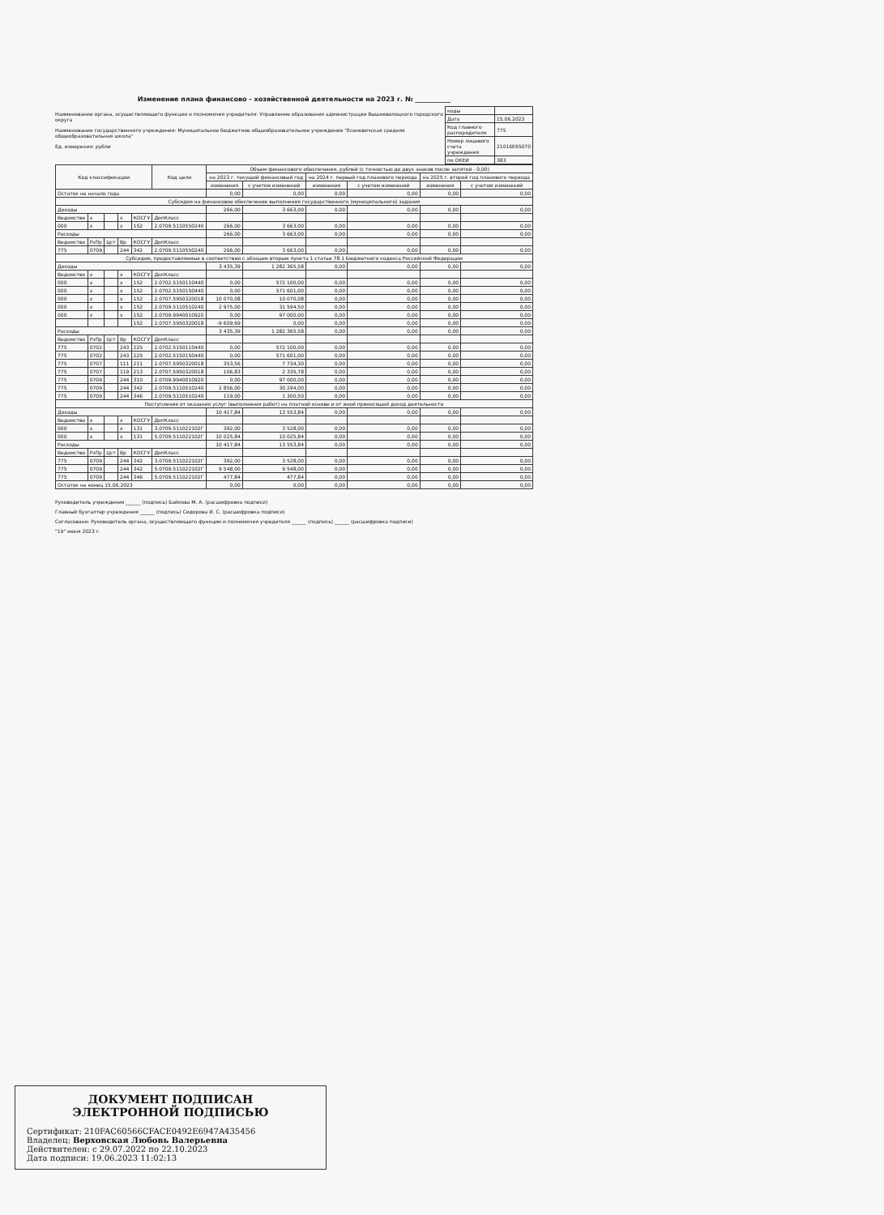Изменение плана финансово - хозяйственной деятельности на 2023 г. № ___________
Наименование органа, осуществляющего функции и полномочия учредителя: Управление образования администрации Вышневолоцкого городского округа
Наименование государственного учреждения: Муниципальное бюджетное общеобразовательное учреждение "Есеновичская средняя общеобразовательная школа"
Ед. измерения: рубли
| коды | |
| Дата | 15.06.2023 |
| Код главного распорядителя | 775 |
| Номер лицевого счета учреждения | 21016Е65070 |
| по ОКЕИ | 383 |
| Код классификации | | | | | Код цели | Объем финансового обеспечения, рублей (с точностью до двух знаков после запятой - 0,00) | | | | | |
| --- | --- | --- | --- | --- | --- | --- | --- | --- | --- | --- | --- |
| | | | | | | на 2023 г. текущий финансовый год | | на 2024 г. первый год планового периода | | на 2025 г. второй год планового периода | |
| | | | | | | изменения | с учетом изменений | изменения | с учетом изменений | изменения | с учетом изменений |
| Остаток на начало года | | | | | | 0,00 | 0,00 | 0,00 | 0,00 | 0,00 | 0,00 |
| Субсидия на финансовое обеспечение выполнения государственного (муниципального) задания | | | | | | | | | | | |
| Доходы | | | | | | 266,00 | 3 663,00 | 0,00 | 0,00 | 0,00 | 0,00 |
| Ведомство | х | | х | КОСГУ | ДопКласс | | | | | | |
| 000 | х | | х | 152 | 2.0709.5110550240 | 266,00 | 3 663,00 | 0,00 | 0,00 | 0,00 | 0,00 |
| Расходы | | | | | | 266,00 | 3 663,00 | 0,00 | 0,00 | 0,00 | 0,00 |
| Ведомство | РзПр | Цст | Вр | КОСГУ | ДопКласс | | | | | | |
| 775 | 0709 | | 244 | 342 | 2.0709.5110550240 | 266,00 | 3 663,00 | 0,00 | 0,00 | 0,00 | 0,00 |
| Субсидии, предоставляемые в соответствии с абзацем вторым пункта 1 статьи 78.1 Бюджетного кодекса Российской Федерации | | | | | | | | | | | |
| Доходы | | | | | | 3 435,39 | 1 282 365,58 | 0,00 | 0,00 | 0,00 | 0,00 |
| Ведомство | х | | х | КОСГУ | ДопКласс | | | | | | |
| 000 | х | | х | 152 | 2.0702.5150110440 | 0,00 | 572 100,00 | 0,00 | 0,00 | 0,00 | 0,00 |
| 000 | х | | х | 152 | 2.0702.5150150440 | 0,00 | 571 601,00 | 0,00 | 0,00 | 0,00 | 0,00 |
| 000 | х | | х | 152 | 2.0707.5950320018 | 10 070,08 | 10 070,08 | 0,00 | 0,00 | 0,00 | 0,00 |
| 000 | х | | х | 152 | 2.0709.5110510240 | 2 975,00 | 31 594,50 | 0,00 | 0,00 | 0,00 | 0,00 |
| 000 | х | | х | 152 | 2.0709.9940010920 | 0,00 | 97 000,00 | 0,00 | 0,00 | 0,00 | 0,00 |
| | | | | 152 | 2.0707.5950320018 | -9 609,69 | 0,00 | 0,00 | 0,00 | 0,00 | 0,00 |
| Расходы | | | | | | 3 435,39 | 1 282 365,58 | 0,00 | 0,00 | 0,00 | 0,00 |
| Ведомство | РзПр | Цст | Вр | КОСГУ | ДопКласс | | | | | | |
| 775 | 0702 | | 243 | 225 | 2.0702.5150110440 | 0,00 | 572 100,00 | 0,00 | 0,00 | 0,00 | 0,00 |
| 775 | 0702 | | 243 | 225 | 2.0702.5150150440 | 0,00 | 571 601,00 | 0,00 | 0,00 | 0,00 | 0,00 |
| 775 | 0707 | | 111 | 211 | 2.0707.5950320018 | 353,56 | 7 734,30 | 0,00 | 0,00 | 0,00 | 0,00 |
| 775 | 0707 | | 119 | 213 | 2.0707.5950320018 | 106,83 | 2 335,78 | 0,00 | 0,00 | 0,00 | 0,00 |
| 775 | 0709 | | 244 | 310 | 2.0709.9940010920 | 0,00 | 97 000,00 | 0,00 | 0,00 | 0,00 | 0,00 |
| 775 | 0709 | | 244 | 342 | 2.0709.5110510240 | 2 856,00 | 30 294,00 | 0,00 | 0,00 | 0,00 | 0,00 |
| 775 | 0709 | | 244 | 346 | 2.0709.5110510240 | 119,00 | 1 300,50 | 0,00 | 0,00 | 0,00 | 0,00 |
| Поступления от оказания услуг (выполнения работ) на платной основе и от иной приносящей доход деятельности | | | | | | | | | | | |
| Доходы | | | | | | 10 417,84 | 13 553,84 | 0,00 | 0,00 | 0,00 | 0,00 |
| Ведомство | х | | х | КОСГУ | ДопКласс | | | | | | |
| 000 | х | | х | 131 | 3.0709.511022102Г | 392,00 | 3 528,00 | 0,00 | 0,00 | 0,00 | 0,00 |
| 000 | х | | х | 131 | 5.0709.511022102Г | 10 025,84 | 10 025,84 | 0,00 | 0,00 | 0,00 | 0,00 |
| Расходы | | | | | | 10 417,84 | 13 553,84 | 0,00 | 0,00 | 0,00 | 0,00 |
| Ведомство | РзПр | Цст | Вр | КОСГУ | ДопКласс | | | | | | |
| 775 | 0709 | | 244 | 342 | 3.0709.511022102Г | 392,00 | 3 528,00 | 0,00 | 0,00 | 0,00 | 0,00 |
| 775 | 0709 | | 244 | 342 | 5.0709.511022102Г | 9 548,00 | 9 548,00 | 0,00 | 0,00 | 0,00 | 0,00 |
| 775 | 0709 | | 244 | 346 | 5.0709.511022102Г | 477,84 | 477,84 | 0,00 | 0,00 | 0,00 | 0,00 |
| Остаток на конец 15.06.2023 | | | | | | 0,00 | 0,00 | 0,00 | 0,00 | 0,00 | 0,00 |
Руководитель учреждения ______ (подпись) Байкова М. А. (расшифровка подписи)
Главный бухгалтер учреждения ______ (подпись) Сидорова И. С. (расшифровка подписи)
Согласовано: Руководитель органа, осуществляющего функции и полномочия учредителя ______ (подпись) ______ (расшифровка подписи)
"19" июня 2023 г.
ДОКУМЕНТ ПОДПИСАН
ЭЛЕКТРОННОЙ ПОДПИСЬЮ
Сертификат: 210FAC60566CFACE0492E6947A435456
Владелец: Верховская Любовь Валерьевна
Действителен: с 29.07.2022 по 22.10.2023
Дата подписи: 19.06.2023 11:02:13